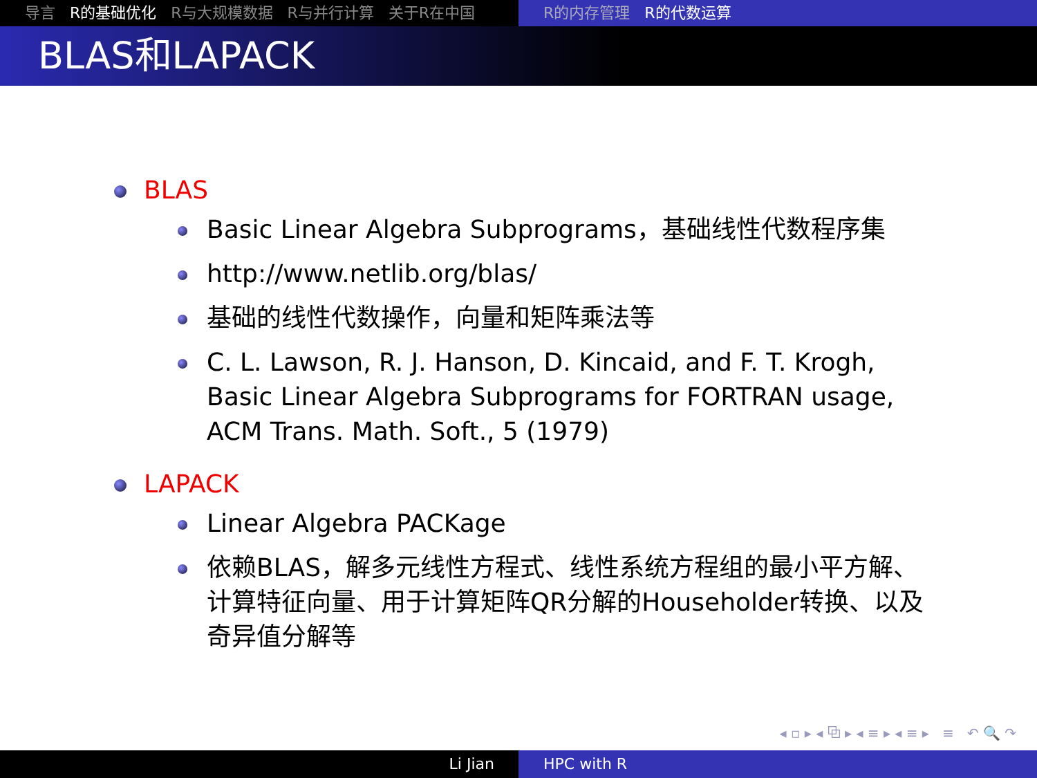导言 R的基础优化 R与大规模数据 R与并行计算 关于R在中国 R的内存管理 R的代数运算
BLAS和LAPACK
BLAS
Basic Linear Algebra Subprograms，基础线性代数程序集
http://www.netlib.org/blas/
基础的线性代数操作，向量和矩阵乘法等
C. L. Lawson, R. J. Hanson, D. Kincaid, and F. T. Krogh, Basic Linear Algebra Subprograms for FORTRAN usage, ACM Trans. Math. Soft., 5 (1979)
LAPACK
Linear Algebra PACKage
依赖BLAS，解多元线性方程式、线性系统方程组的最小平方解、计算特征向量、用于计算矩阵QR分解的Householder转换、以及奇异值分解等
◂ ▫ ▸ ◂ ⧉ ▸ ◂ ≡ ▸ ◂ ≡ ▸ ≡ ↶ 🔍 ↷
Li Jian HPC with R